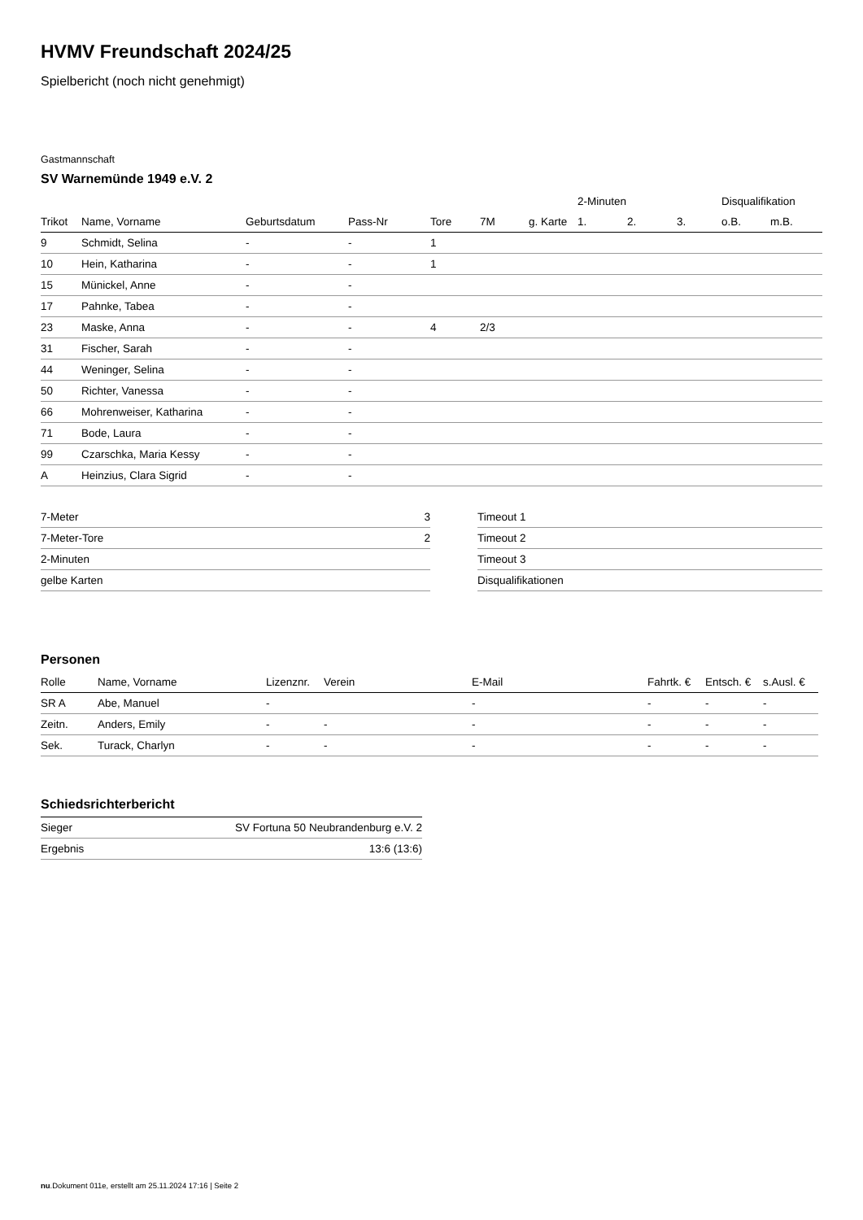HVMV Freundschaft 2024/25
Spielbericht (noch nicht genehmigt)
Gastmannschaft
SV Warnemünde 1949 e.V. 2
| | | | | | | | 2-Minuten | | | Disqualifikation | |
| --- | --- | --- | --- | --- | --- | --- | --- | --- | --- | --- | --- |
| Trikot | Name, Vorname | Geburtsdatum | Pass-Nr | Tore | 7M | g. Karte | 1. | 2. | 3. | o.B. | m.B. |
| 9 | Schmidt, Selina | - | - | 1 | | | | | | | |
| 10 | Hein, Katharina | - | - | 1 | | | | | | | |
| 15 | Münickel, Anne | - | - | | | | | | | | |
| 17 | Pahnke, Tabea | - | - | | | | | | | | |
| 23 | Maske, Anna | - | - | 4 | 2/3 | | | | | | |
| 31 | Fischer, Sarah | - | - | | | | | | | | |
| 44 | Weninger, Selina | - | - | | | | | | | | |
| 50 | Richter, Vanessa | - | - | | | | | | | | |
| 66 | Mohrenweiser, Katharina | - | - | | | | | | | | |
| 71 | Bode, Laura | - | - | | | | | | | | |
| 99 | Czarschka, Maria Kessy | - | - | | | | | | | | |
| A | Heinzius, Clara Sigrid | - | - | | | | | | | | |
| 7-Meter | 3 |
| 7-Meter-Tore | 2 |
| 2-Minuten | |
| gelbe Karten | |
| Timeout 1 |
| Timeout 2 |
| Timeout 3 |
| Disqualifikationen |
Personen
| Rolle | Name, Vorname | Lizenznr. | Verein | E-Mail | Fahrtk. € | Entsch. € | s.Ausl. € |
| --- | --- | --- | --- | --- | --- | --- | --- |
| SR A | Abe, Manuel | - | | - | - | - | - |
| Zeitn. | Anders, Emily | - | - | - | - | - | - |
| Sek. | Turack, Charlyn | - | - | - | - | - | - |
Schiedsrichterbericht
| Sieger | SV Fortuna 50 Neubrandenburg e.V. 2 |
| Ergebnis | 13:6 (13:6) |
nu.Dokument 011e, erstellt am 25.11.2024 17:16 | Seite 2